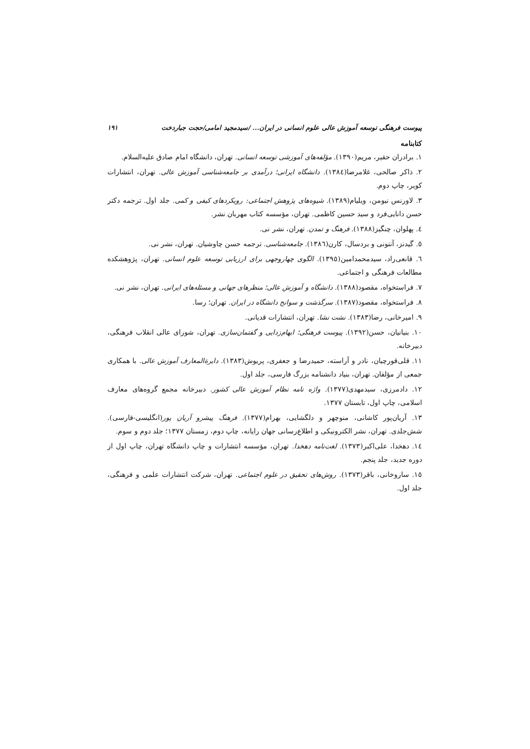پیوست فرهنگی توسعه آموزش عالی علوم انسانی در ایران... /سیدمجید امامی/حجت جباردخت ۱۹۱
کتابنامه
۱. برادران حقیر، مریم(۱۳۹۰). مؤلفه‌های آموزشی توسعه انسانی. تهران، دانشگاه امام صادق علیه‌السلام.
۲. ذاکر صالحی، غلامرضا(۱۳۸٤). دانشگاه ایرانی؛ درآمدی بر جامعه‌شناسی آموزش عالی. تهران، انتشارات کویر، چاپ دوم.
۳. لاورنس نیومن، ویلیام(۱۳۸۹). شیوه‌های پژوهش اجتماعی: رویکردهای کیفی و کمی. جلد اول. ترجمه دکتر حسن دانایی‌فرد و سید حسین کاظمی. تهران، مؤسسه کتاب مهربان نشر.
٤. پهلوان، چنگیز(۱۳۸۸). فرهنگ و تمدن. تهران، نشر نی.
٥. گیدنز، آنتونی و بردسال، کارن(۱۳۸٦). جامعه‌شناسی. ترجمه حسن چاوشیان. تهران، نشر نی.
٦. قانعی‌راد، سیدمحمدامین(۱۳۹٥). الگوی چهاروجهی برای ارزیابی توسعه علوم انسانی. تهران، پژوهشکده مطالعات فرهنگی و اجتماعی.
۷. فراستخواه، مقصود(۱۳۸۸). دانشگاه و آموزش عالی؛ منظرهای جهانی و مسئله‌های ایرانی. تهران، نشر نی.
۸. فراستخواه، مقصود(۱۳۸۷). سرگذشت و سوانح دانشگاه در ایران. تهران؛ رسا.
۹. امیرخانی، رضا(۱۳۸۳). نشت نشا. تهران، انتشارات قدیانی.
۱۰. بنیانیان، حسن(۱۳۹۲). پیوست فرهنگی؛ ابهام‌زدایی و گفتمان‌سازی. تهران، شورای عالی انقلاب فرهنگی، دبیرخانه.
۱۱. قلی‌قورچیان، نادر و آراسته، حمیدرضا و جعفری، پریوش(۱۳۸۳). دایرةالمعارف آموزش عالی. با همکاری جمعی از مؤلفان. تهران، بنیاد دانشنامه بزرگ فارسی، جلد اول.
۱۲. دادمرزی، سیدمهدی(۱۳۷۷). واژه نامه نظام آموزش عالی کشور. دبیرخانه مجمع گروه‌های معارف اسلامی، چاپ اول، تابستان ۱۳۷۷.
۱۳. آریان‌پور کاشانی، منوچهر و دلگشایی، بهرام(۱۳۷۷). فرهنگ پیشرو آریان پور(انگلیسی-فارسی). شش‌جلدی. تهران، نشر الکترونیکی و اطلاع‌رسانی جهان رایانه، چاپ دوم، زمستان ۱۳۷۷؛ جلد دوم و سوم.
۱٤. دهخدا، علی‌اکبر(۱۳۷۳). لغت‌نامه دهخدا. تهران، مؤسسه انتشارات و چاپ دانشگاه تهران، چاپ اول از دوره جدید، جلد پنجم.
۱٥. ساروخانی، باقر(۱۳۷۳). روش‌های تحقیق در علوم اجتماعی. تهران، شرکت انتشارات علمی و فرهنگی، جلد اول.